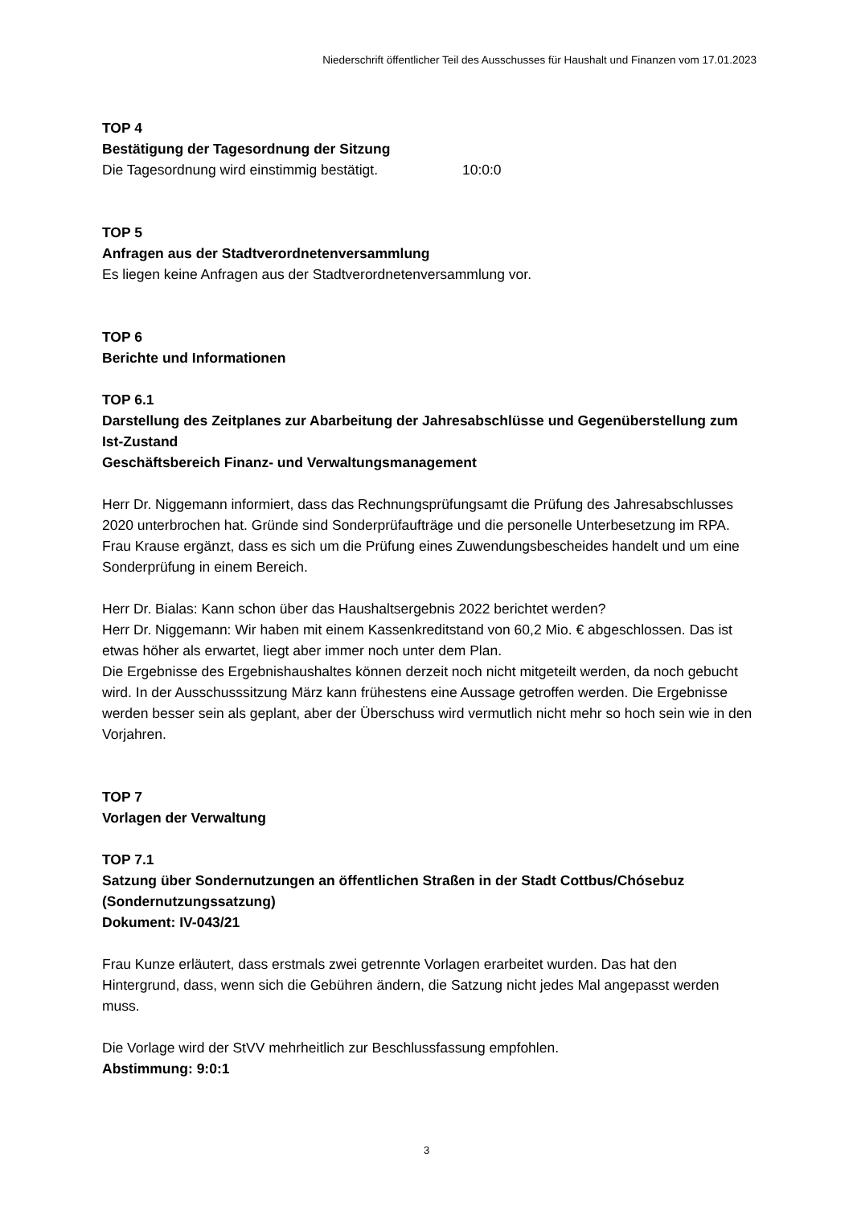Niederschrift öffentlicher Teil des Ausschusses für Haushalt und Finanzen vom 17.01.2023
TOP 4
Bestätigung der Tagesordnung der Sitzung
Die Tagesordnung wird einstimmig bestätigt. 10:0:0
TOP 5
Anfragen aus der Stadtverordnetenversammlung
Es liegen keine Anfragen aus der Stadtverordnetenversammlung vor.
TOP 6
Berichte und Informationen
TOP 6.1
Darstellung des Zeitplanes zur Abarbeitung der Jahresabschlüsse und Gegenüberstellung zum Ist-Zustand
Geschäftsbereich Finanz- und Verwaltungsmanagement
Herr Dr. Niggemann informiert, dass das Rechnungsprüfungsamt die Prüfung des Jahresabschlusses 2020 unterbrochen hat. Gründe sind Sonderprüfaufträge und die personelle Unterbesetzung im RPA. Frau Krause ergänzt, dass es sich um die Prüfung eines Zuwendungsbescheides handelt und um eine Sonderprüfung in einem Bereich.
Herr Dr. Bialas: Kann schon über das Haushaltsergebnis 2022 berichtet werden?
Herr Dr. Niggemann: Wir haben mit einem Kassenkreditstand von 60,2 Mio. € abgeschlossen. Das ist etwas höher als erwartet, liegt aber immer noch unter dem Plan.
Die Ergebnisse des Ergebnishaushaltes können derzeit noch nicht mitgeteilt werden, da noch gebucht wird. In der Ausschusssitzung März kann frühestens eine Aussage getroffen werden. Die Ergebnisse werden besser sein als geplant, aber der Überschuss wird vermutlich nicht mehr so hoch sein wie in den Vorjahren.
TOP 7
Vorlagen der Verwaltung
TOP 7.1
Satzung über Sondernutzungen an öffentlichen Straßen in der Stadt Cottbus/Chósebuz (Sondernutzungssatzung)
Dokument: IV-043/21
Frau Kunze erläutert, dass erstmals zwei getrennte Vorlagen erarbeitet wurden. Das hat den Hintergrund, dass, wenn sich die Gebühren ändern, die Satzung nicht jedes Mal angepasst werden muss.
Die Vorlage wird der StVV mehrheitlich zur Beschlussfassung empfohlen.
Abstimmung: 9:0:1
3